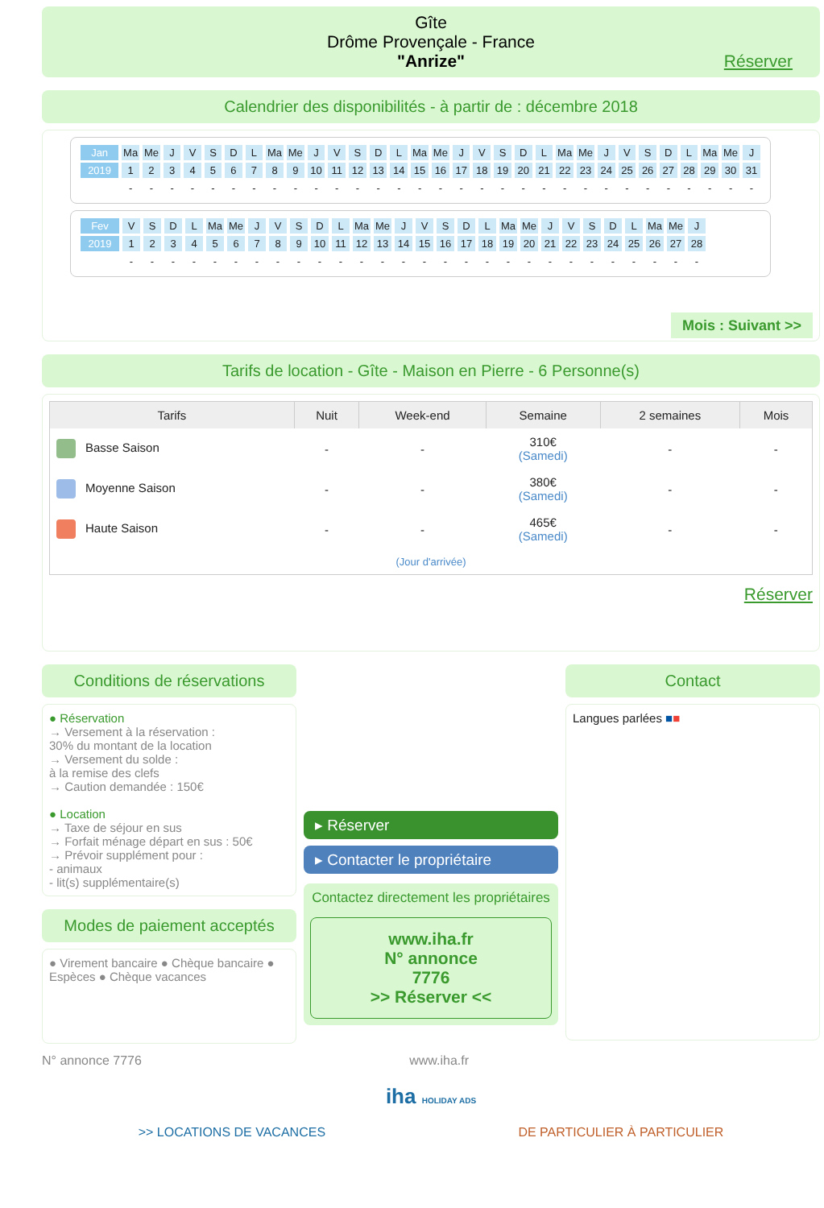Gîte
Drôme Provençale - France
"Anrize"
Réserver
Calendrier des disponibilités - à partir de : décembre 2018
| Jan | Ma | Me | J | V | S | D | L | Ma | Me | J | V | S | D | L | Ma | Me | J | V | S | D | L | Ma | Me | J | V | S | D | L | Ma | Me | J |
| 2019 | 1 | 2 | 3 | 4 | 5 | 6 | 7 | 8 | 9 | 10 | 11 | 12 | 13 | 14 | 15 | 16 | 17 | 18 | 19 | 20 | 21 | 22 | 23 | 24 | 25 | 26 | 27 | 28 | 29 | 30 | 31 |
| | - | - | - | - | - | - | - | - | - | - | - | - | - | - | - | - | - | - | - | - | - | - | - | - | - | - | - | - | - | - | - |
| Fev | V | S | D | L | Ma | Me | J | V | S | D | L | Ma | Me | J | V | S | D | L | Ma | Me | J | V | S | D | L | Ma | Me | J |
| 2019 | 1 | 2 | 3 | 4 | 5 | 6 | 7 | 8 | 9 | 10 | 11 | 12 | 13 | 14 | 15 | 16 | 17 | 18 | 19 | 20 | 21 | 22 | 23 | 24 | 25 | 26 | 27 | 28 |
| | - | - | - | - | - | - | - | - | - | - | - | - | - | - | - | - | - | - | - | - | - | - | - | - | - | - | - | - |
Mois : Suivant >>
Tarifs de location - Gîte - Maison en Pierre - 6 Personne(s)
| Tarifs | Nuit | Week-end | Semaine | 2 semaines | Mois |
| --- | --- | --- | --- | --- | --- |
| Basse Saison | - | - | 310€ (Samedi) | - | - |
| Moyenne Saison | - | - | 380€ (Samedi) | - | - |
| Haute Saison | - | - | 465€ (Samedi) | - | - |
| (Jour d'arrivée) | | | | | |
Réserver
Conditions de réservations
● Réservation
→ Versement à la réservation :
30% du montant de la location
→ Versement du solde :
à la remise des clefs
→ Caution demandée : 150€
● Location
→ Taxe de séjour en sus
→ Forfait ménage départ en sus : 50€
→ Prévoir supplément pour :
- animaux
- lit(s) supplémentaire(s)
Modes de paiement acceptés
● Virement bancaire ● Chèque bancaire ● Espèces ● Chèque vacances
▸ Réserver
▸ Contacter le propriétaire
Contactez directement les propriétaires
www.iha.fr
N° annonce
7776
>> Réserver <<
Contact
Langues parlées ■■
N° annonce 7776 www.iha.fr
iha HOLIDAY ADS
>> LOCATIONS DE VACANCES DE PARTICULIER À PARTICULIER